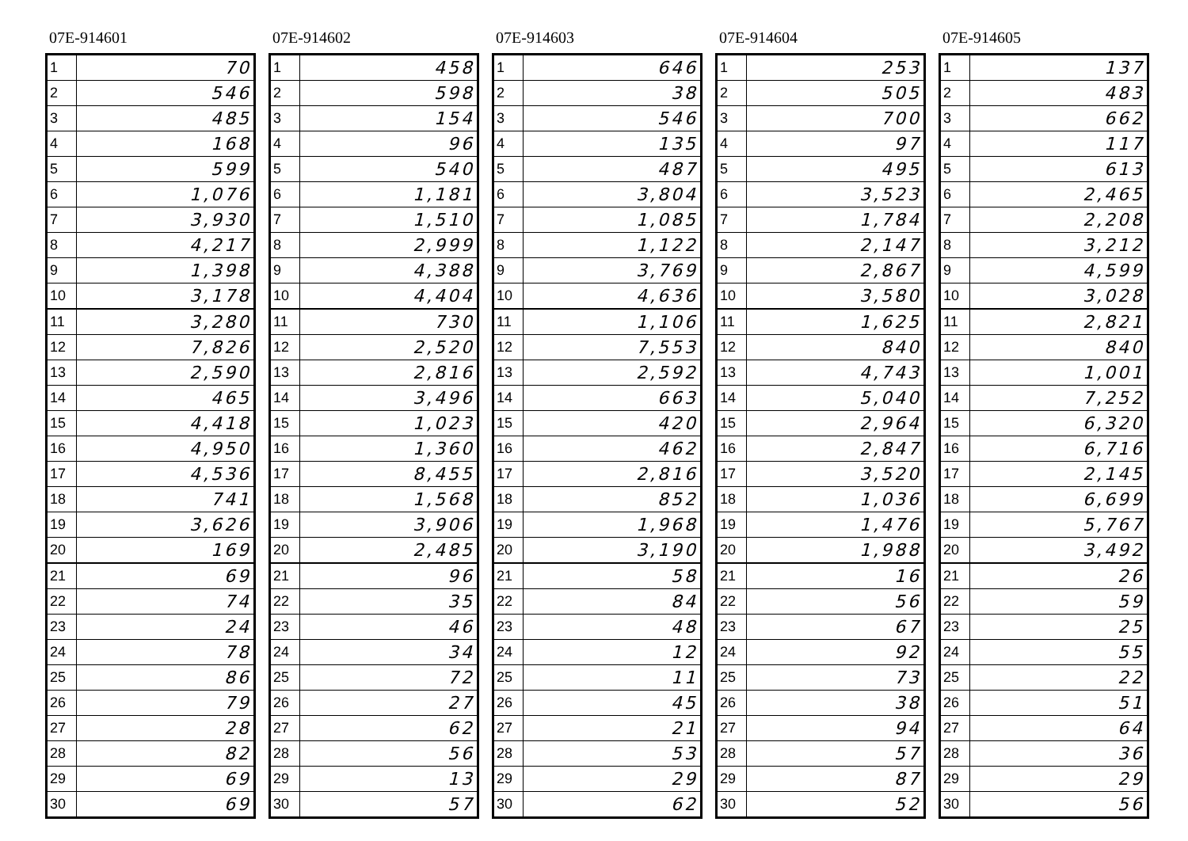07E-914601
| 1 | 70 |
| 2 | 546 |
| 3 | 485 |
| 4 | 168 |
| 5 | 599 |
| 6 | 1,076 |
| 7 | 3,930 |
| 8 | 4,217 |
| 9 | 1,398 |
| 10 | 3,178 |
| 11 | 3,280 |
| 12 | 7,826 |
| 13 | 2,590 |
| 14 | 465 |
| 15 | 4,418 |
| 16 | 4,950 |
| 17 | 4,536 |
| 18 | 741 |
| 19 | 3,626 |
| 20 | 169 |
| 21 | 69 |
| 22 | 74 |
| 23 | 24 |
| 24 | 78 |
| 25 | 86 |
| 26 | 79 |
| 27 | 28 |
| 28 | 82 |
| 29 | 69 |
| 30 | 69 |
07E-914602
| 1 | 458 |
| 2 | 598 |
| 3 | 154 |
| 4 | 96 |
| 5 | 540 |
| 6 | 1,181 |
| 7 | 1,510 |
| 8 | 2,999 |
| 9 | 4,388 |
| 10 | 4,404 |
| 11 | 730 |
| 12 | 2,520 |
| 13 | 2,816 |
| 14 | 3,496 |
| 15 | 1,023 |
| 16 | 1,360 |
| 17 | 8,455 |
| 18 | 1,568 |
| 19 | 3,906 |
| 20 | 2,485 |
| 21 | 96 |
| 22 | 35 |
| 23 | 46 |
| 24 | 34 |
| 25 | 72 |
| 26 | 27 |
| 27 | 62 |
| 28 | 56 |
| 29 | 13 |
| 30 | 57 |
07E-914603
| 1 | 646 |
| 2 | 38 |
| 3 | 546 |
| 4 | 135 |
| 5 | 487 |
| 6 | 3,804 |
| 7 | 1,085 |
| 8 | 1,122 |
| 9 | 3,769 |
| 10 | 4,636 |
| 11 | 1,106 |
| 12 | 7,553 |
| 13 | 2,592 |
| 14 | 663 |
| 15 | 420 |
| 16 | 462 |
| 17 | 2,816 |
| 18 | 852 |
| 19 | 1,968 |
| 20 | 3,190 |
| 21 | 58 |
| 22 | 84 |
| 23 | 48 |
| 24 | 12 |
| 25 | 11 |
| 26 | 45 |
| 27 | 21 |
| 28 | 53 |
| 29 | 29 |
| 30 | 62 |
07E-914604
| 1 | 253 |
| 2 | 505 |
| 3 | 700 |
| 4 | 97 |
| 5 | 495 |
| 6 | 3,523 |
| 7 | 1,784 |
| 8 | 2,147 |
| 9 | 2,867 |
| 10 | 3,580 |
| 11 | 1,625 |
| 12 | 840 |
| 13 | 4,743 |
| 14 | 5,040 |
| 15 | 2,964 |
| 16 | 2,847 |
| 17 | 3,520 |
| 18 | 1,036 |
| 19 | 1,476 |
| 20 | 1,988 |
| 21 | 16 |
| 22 | 56 |
| 23 | 67 |
| 24 | 92 |
| 25 | 73 |
| 26 | 38 |
| 27 | 94 |
| 28 | 57 |
| 29 | 87 |
| 30 | 52 |
07E-914605
| 1 | 137 |
| 2 | 483 |
| 3 | 662 |
| 4 | 117 |
| 5 | 613 |
| 6 | 2,465 |
| 7 | 2,208 |
| 8 | 3,212 |
| 9 | 4,599 |
| 10 | 3,028 |
| 11 | 2,821 |
| 12 | 840 |
| 13 | 1,001 |
| 14 | 7,252 |
| 15 | 6,320 |
| 16 | 6,716 |
| 17 | 2,145 |
| 18 | 6,699 |
| 19 | 5,767 |
| 20 | 3,492 |
| 21 | 26 |
| 22 | 59 |
| 23 | 25 |
| 24 | 55 |
| 25 | 22 |
| 26 | 51 |
| 27 | 64 |
| 28 | 36 |
| 29 | 29 |
| 30 | 56 |